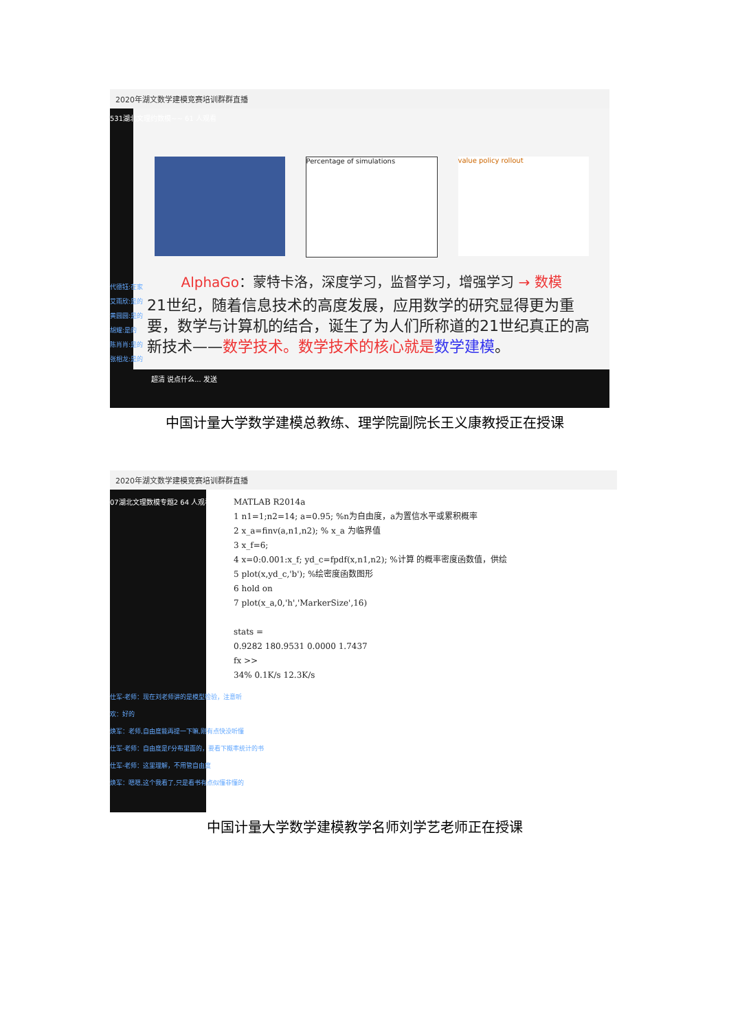2020年湖文数学建模竞赛培训群群直播
531湖北文理约数模~~ 61 人观看
Percentage of simulations value policy rollout
AlphaGo：蒙特卡洛，深度学习，监督学习，增强学习 → 数模
21世纪，随着信息技术的高度发展，应用数学的研究显得更为重要，数学与计算机的结合，诞生了为人们所称道的21世纪真正的高新技术——数学技术。数学技术的核心就是 数学建模。
代德钰:在家
艾雨欣:是的
黄圆圆:是的
胡耀:是的
陈肖肖:是的
张相龙:是的
超清 说点什么... 发送
中国计量大学数学建模总教练、理学院副院长王义康教授正在授课
2020年湖文数学建模竞赛培训群群直播
07湖北文理数模专题2 64 人观看
MATLAB R2014a
1 n1=1;n2=14; a=0.95; %n为自由度，a为置信水平或累积概率
2 x_a=finv(a,n1,n2); % x_a 为临界值
3 x_f=6;
4 x=0:0.001:x_f; yd_c=fpdf(x,n1,n2); %计算 的概率密度函数值，供绘
5 plot(x,yd_c,'b'); %绘密度函数图形
6 hold on
7 plot(x_a,0,'h','MarkerSize',16)
stats =
0.9282 180.9531 0.0000 1.7437
fx >>
34% 0.1K/s 12.3K/s
仕军-老师：现在刘老师讲的是模型检验，注意听
欢：好的
焕军：老师,自由度能再提一下嘛,刚有点快没听懂
仕军-老师：自由度是F分布里面的，要看下概率统计的书
仕军-老师：这里理解，不用管自由度
焕军：嗯嗯,这个我看了,只是看书有点似懂非懂的
中国计量大学数学建模教学名师刘学艺老师正在授课